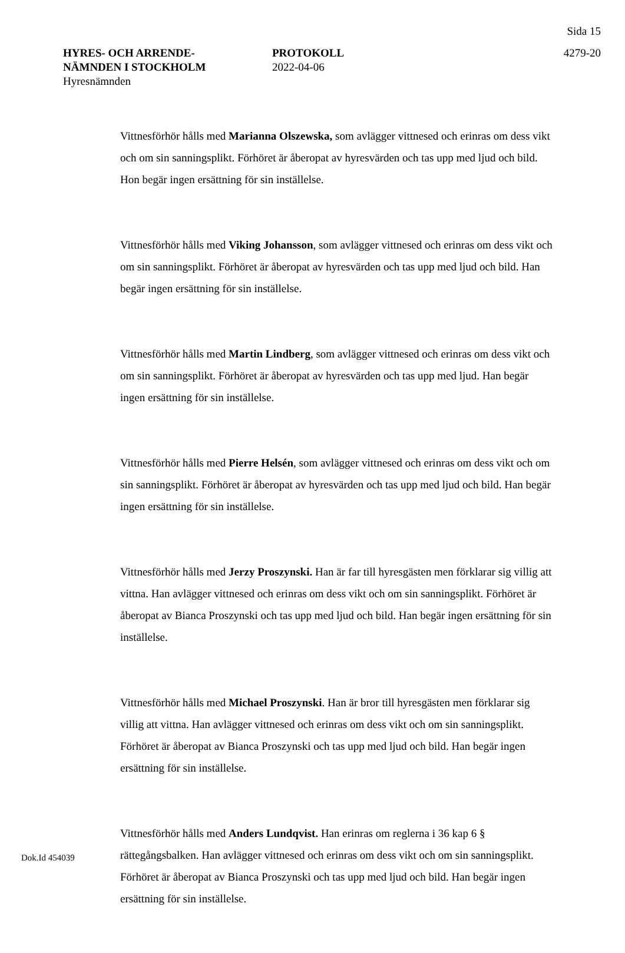Sida 15
HYRES- OCH ARRENDE-
NÄMNDEN I STOCKHOLM
Hyresnämnden
PROTOKOLL
2022-04-06
4279-20
Vittnesförhör hålls med Marianna Olszewska, som avlägger vittnesed och erinras om dess vikt och om sin sanningsplikt. Förhöret är åberopat av hyresvärden och tas upp med ljud och bild. Hon begär ingen ersättning för sin inställelse.
Vittnesförhör hålls med Viking Johansson, som avlägger vittnesed och erinras om dess vikt och om sin sanningsplikt. Förhöret är åberopat av hyresvärden och tas upp med ljud och bild. Han begär ingen ersättning för sin inställelse.
Vittnesförhör hålls med Martin Lindberg, som avlägger vittnesed och erinras om dess vikt och om sin sanningsplikt. Förhöret är åberopat av hyresvärden och tas upp med ljud. Han begär ingen ersättning för sin inställelse.
Vittnesförhör hålls med Pierre Helsén, som avlägger vittnesed och erinras om dess vikt och om sin sanningsplikt. Förhöret är åberopat av hyresvärden och tas upp med ljud och bild. Han begär ingen ersättning för sin inställelse.
Vittnesförhör hålls med Jerzy Proszynski. Han är far till hyresgästen men förklarar sig villig att vittna. Han avlägger vittnesed och erinras om dess vikt och om sin sanningsplikt. Förhöret är åberopat av Bianca Proszynski och tas upp med ljud och bild. Han begär ingen ersättning för sin inställelse.
Vittnesförhör hålls med Michael Proszynski. Han är bror till hyresgästen men förklarar sig villig att vittna. Han avlägger vittnesed och erinras om dess vikt och om sin sanningsplikt. Förhöret är åberopat av Bianca Proszynski och tas upp med ljud och bild. Han begär ingen ersättning för sin inställelse.
Vittnesförhör hålls med Anders Lundqvist. Han erinras om reglerna i 36 kap 6 § rättegångsbalken. Han avlägger vittnesed och erinras om dess vikt och om sin sanningsplikt. Förhöret är åberopat av Bianca Proszynski och tas upp med ljud och bild. Han begär ingen ersättning för sin inställelse.
Dok.Id 454039